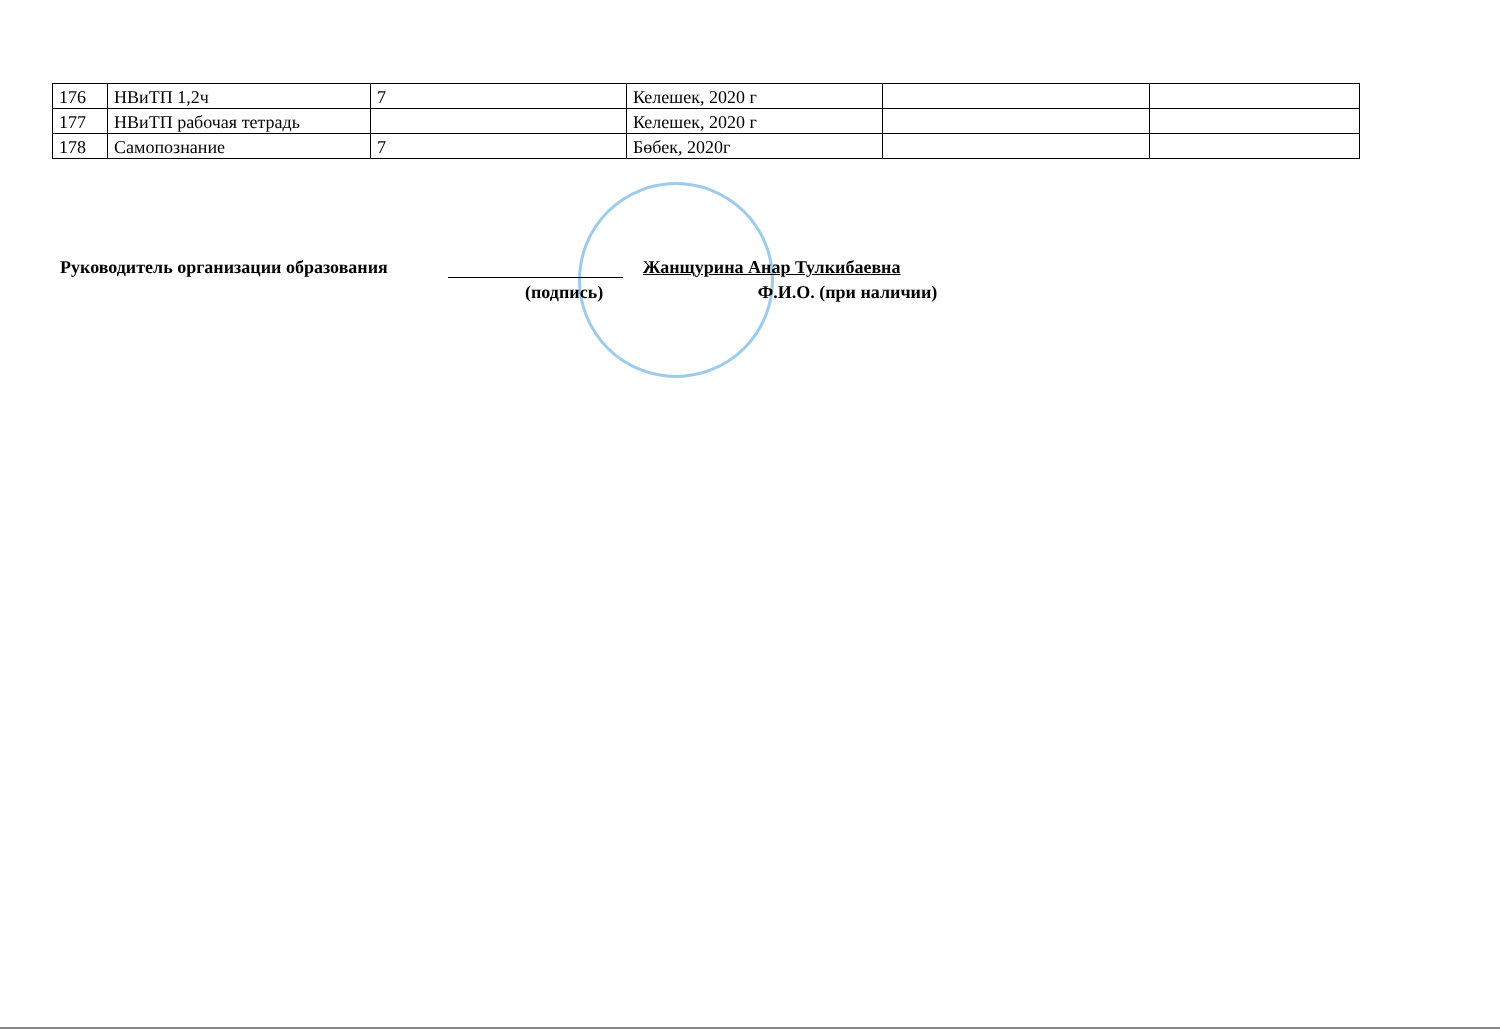| 176 | НВиТП 1,2ч | 7 | Келешек, 2020 г | | |
| 177 | НВиТП рабочая тетрадь | | Келешек, 2020 г | | |
| 178 | Самопознание | 7 | Бөбек, 2020г | | |
Руководитель организации образования Жанщурина Анар Тулкибаевна
(подпись) Ф.И.О. (при наличии)